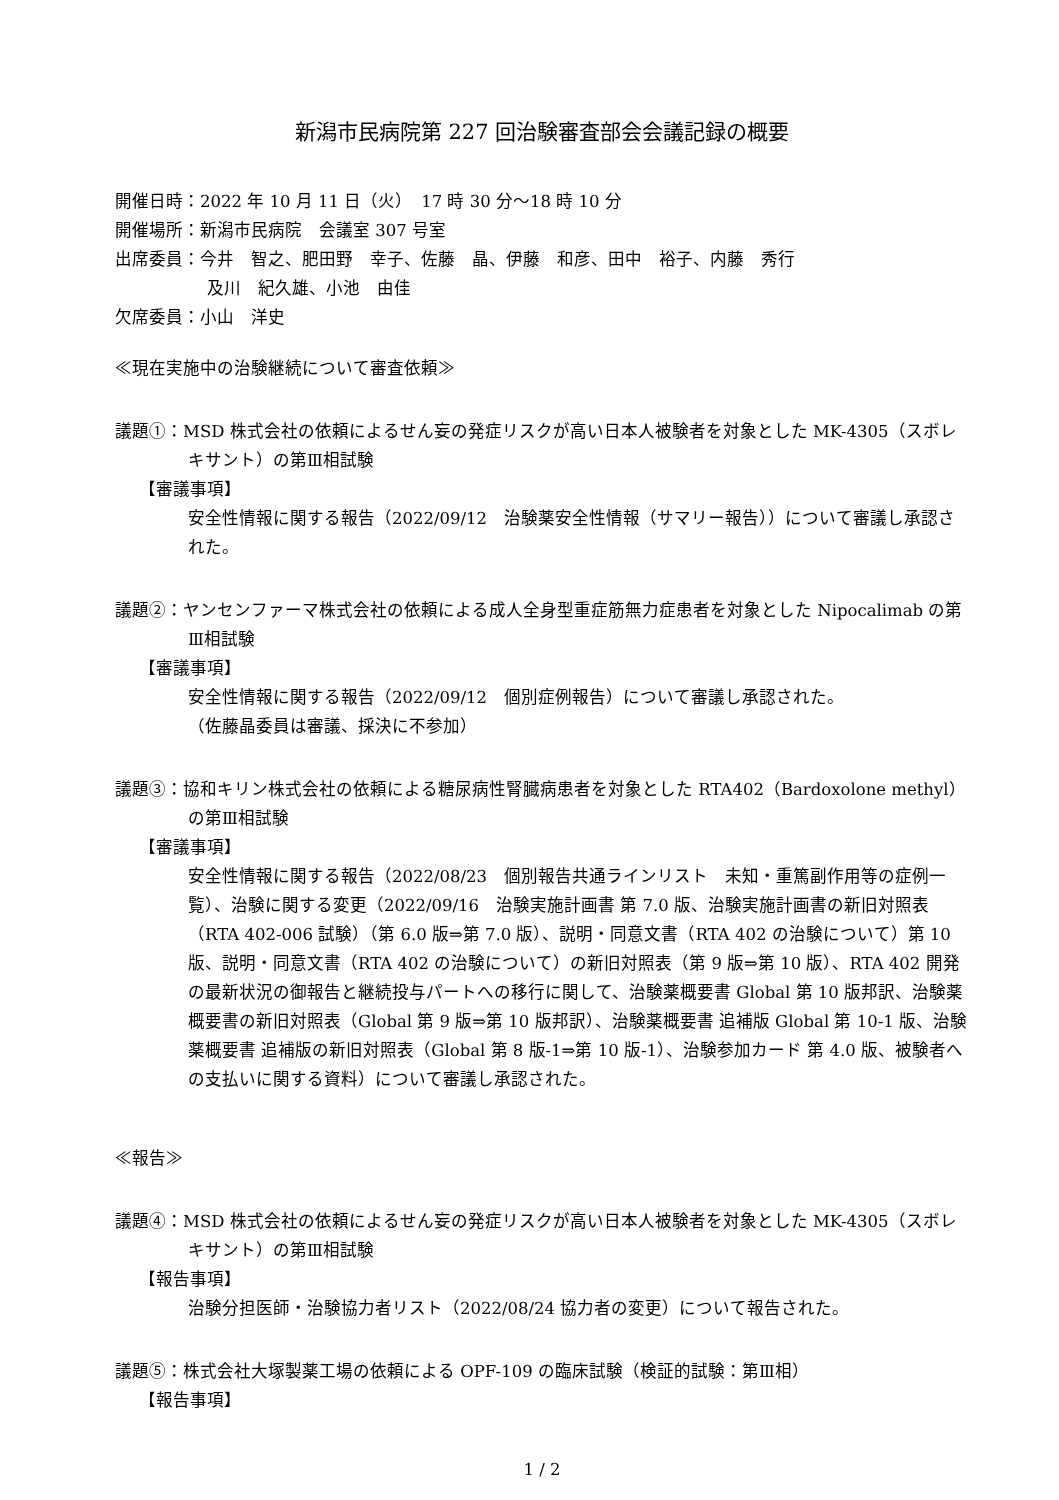新潟市民病院第 227 回治験審査部会会議記録の概要
開催日時：2022 年 10 月 11 日（火）　17 時 30 分～18 時 10 分
開催場所：新潟市民病院　会議室 307 号室
出席委員：今井　智之、肥田野　幸子、佐藤　晶、伊藤　和彦、田中　裕子、内藤　秀行
及川　紀久雄、小池　由佳
欠席委員：小山　洋史
≪現在実施中の治験継続について審査依頼≫
議題①：MSD 株式会社の依頼によるせん妄の発症リスクが高い日本人被験者を対象とした MK-4305（スボレキサント）の第Ⅲ相試験
【審議事項】
安全性情報に関する報告（2022/09/12　治験薬安全性情報（サマリー報告））について審議し承認された。
議題②：ヤンセンファーマ株式会社の依頼による成人全身型重症筋無力症患者を対象とした Nipocalimab の第Ⅲ相試験
【審議事項】
安全性情報に関する報告（2022/09/12　個別症例報告）について審議し承認された。
（佐藤晶委員は審議、採決に不参加）
議題③：協和キリン株式会社の依頼による糖尿病性腎臓病患者を対象とした RTA402（Bardoxolone methyl）の第Ⅲ相試験
【審議事項】
安全性情報に関する報告（2022/08/23　個別報告共通ラインリスト　未知・重篤副作用等の症例一覧）、治験に関する変更（2022/09/16　治験実施計画書 第 7.0 版、治験実施計画書の新旧対照表（RTA 402-006 試験）（第 6.0 版⇒第 7.0 版）、説明・同意文書（RTA 402 の治験について）第 10 版、説明・同意文書（RTA 402 の治験について）の新旧対照表（第 9 版⇒第 10 版）、RTA 402 開発の最新状況の御報告と継続投与パートへの移行に関して、治験薬概要書 Global 第 10 版邦訳、治験薬概要書の新旧対照表（Global 第 9 版⇒第 10 版邦訳）、治験薬概要書 追補版 Global 第 10-1 版、治験薬概要書 追補版の新旧対照表（Global 第 8 版-1⇒第 10 版-1）、治験参加カード 第 4.0 版、被験者への支払いに関する資料）について審議し承認された。
≪報告≫
議題④：MSD 株式会社の依頼によるせん妄の発症リスクが高い日本人被験者を対象とした MK-4305（スボレキサント）の第Ⅲ相試験
【報告事項】
治験分担医師・治験協力者リスト（2022/08/24 協力者の変更）について報告された。
議題⑤：株式会社大塚製薬工場の依頼による OPF-109 の臨床試験（検証的試験：第Ⅲ相）
【報告事項】
1 / 2